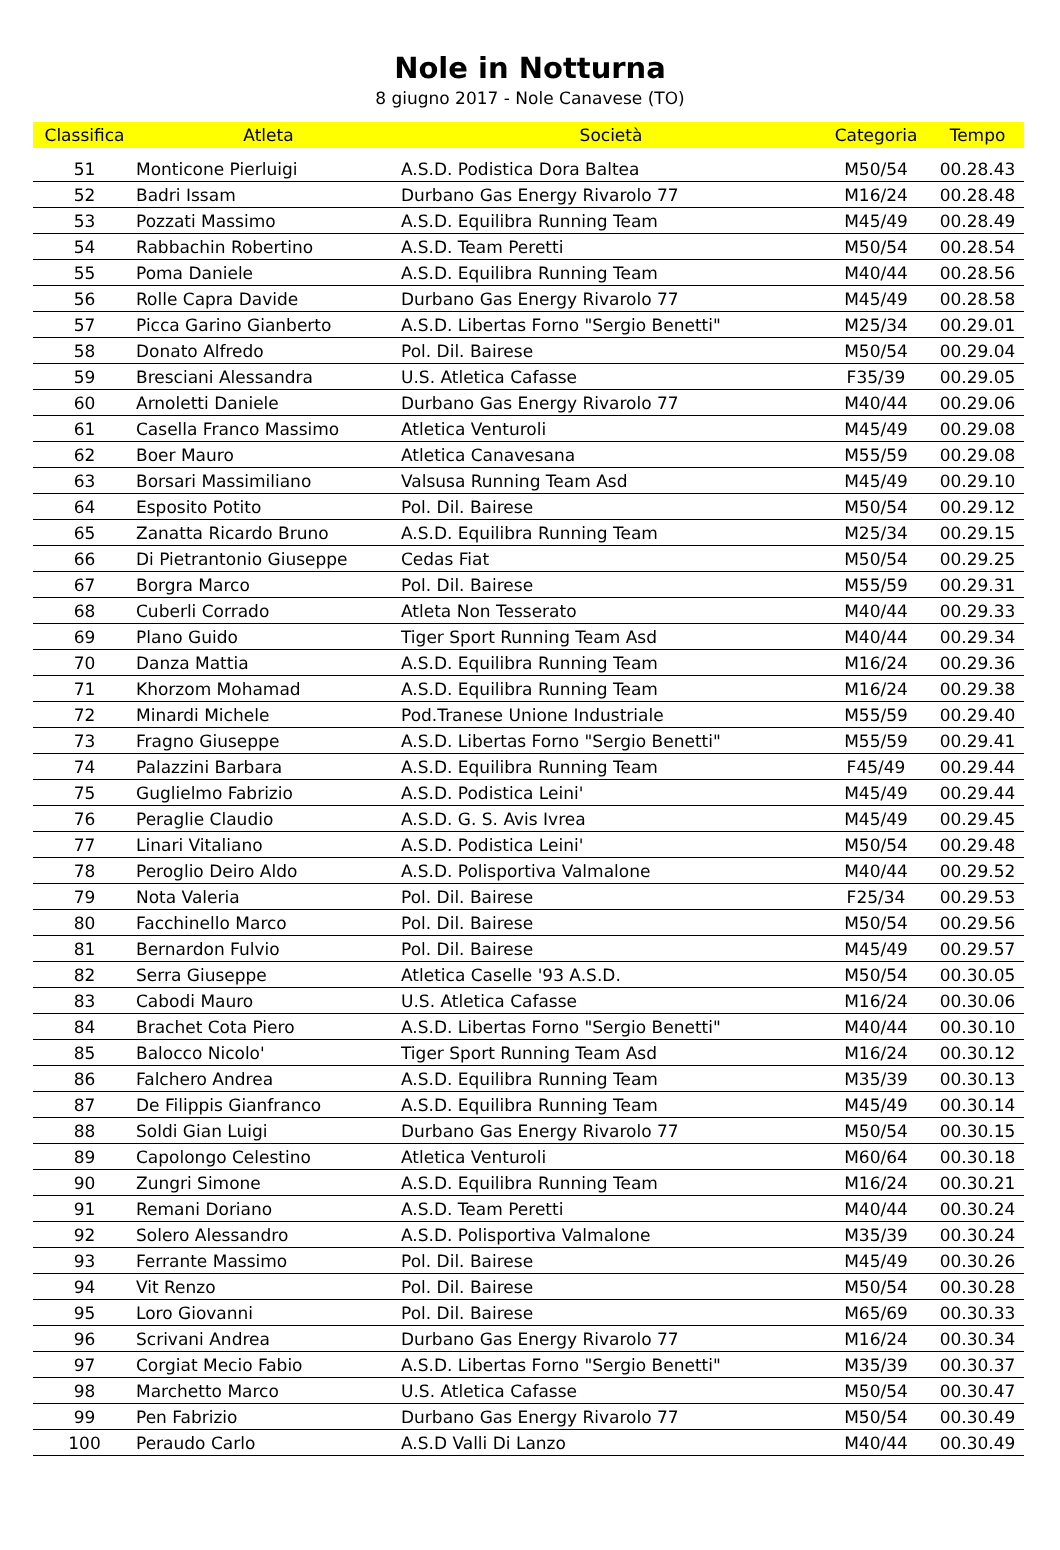Nole in Notturna
8 giugno 2017 - Nole Canavese (TO)
| Classifica | Atleta | Società | Categoria | Tempo |
| --- | --- | --- | --- | --- |
| 51 | Monticone Pierluigi | A.S.D. Podistica Dora Baltea | M50/54 | 00.28.43 |
| 52 | Badri Issam | Durbano Gas Energy Rivarolo 77 | M16/24 | 00.28.48 |
| 53 | Pozzati Massimo | A.S.D. Equilibra Running Team | M45/49 | 00.28.49 |
| 54 | Rabbachin Robertino | A.S.D. Team Peretti | M50/54 | 00.28.54 |
| 55 | Poma Daniele | A.S.D. Equilibra Running Team | M40/44 | 00.28.56 |
| 56 | Rolle Capra Davide | Durbano Gas Energy Rivarolo 77 | M45/49 | 00.28.58 |
| 57 | Picca Garino Gianberto | A.S.D. Libertas Forno "Sergio Benetti" | M25/34 | 00.29.01 |
| 58 | Donato Alfredo | Pol. Dil. Bairese | M50/54 | 00.29.04 |
| 59 | Bresciani Alessandra | U.S. Atletica Cafasse | F35/39 | 00.29.05 |
| 60 | Arnoletti Daniele | Durbano Gas Energy Rivarolo 77 | M40/44 | 00.29.06 |
| 61 | Casella Franco Massimo | Atletica Venturoli | M45/49 | 00.29.08 |
| 62 | Boer Mauro | Atletica Canavesana | M55/59 | 00.29.08 |
| 63 | Borsari Massimiliano | Valsusa Running Team Asd | M45/49 | 00.29.10 |
| 64 | Esposito Potito | Pol. Dil. Bairese | M50/54 | 00.29.12 |
| 65 | Zanatta Ricardo Bruno | A.S.D. Equilibra Running Team | M25/34 | 00.29.15 |
| 66 | Di Pietrantonio Giuseppe | Cedas Fiat | M50/54 | 00.29.25 |
| 67 | Borgra Marco | Pol. Dil. Bairese | M55/59 | 00.29.31 |
| 68 | Cuberli Corrado | Atleta Non Tesserato | M40/44 | 00.29.33 |
| 69 | Plano Guido | Tiger Sport Running Team Asd | M40/44 | 00.29.34 |
| 70 | Danza Mattia | A.S.D. Equilibra Running Team | M16/24 | 00.29.36 |
| 71 | Khorzom Mohamad | A.S.D. Equilibra Running Team | M16/24 | 00.29.38 |
| 72 | Minardi Michele | Pod.Tranese Unione Industriale | M55/59 | 00.29.40 |
| 73 | Fragno Giuseppe | A.S.D. Libertas Forno "Sergio Benetti" | M55/59 | 00.29.41 |
| 74 | Palazzini Barbara | A.S.D. Equilibra Running Team | F45/49 | 00.29.44 |
| 75 | Guglielmo Fabrizio | A.S.D. Podistica Leini' | M45/49 | 00.29.44 |
| 76 | Peraglie Claudio | A.S.D. G. S. Avis Ivrea | M45/49 | 00.29.45 |
| 77 | Linari Vitaliano | A.S.D. Podistica Leini' | M50/54 | 00.29.48 |
| 78 | Peroglio Deiro Aldo | A.S.D. Polisportiva Valmalone | M40/44 | 00.29.52 |
| 79 | Nota Valeria | Pol. Dil. Bairese | F25/34 | 00.29.53 |
| 80 | Facchinello Marco | Pol. Dil. Bairese | M50/54 | 00.29.56 |
| 81 | Bernardon Fulvio | Pol. Dil. Bairese | M45/49 | 00.29.57 |
| 82 | Serra Giuseppe | Atletica Caselle '93 A.S.D. | M50/54 | 00.30.05 |
| 83 | Cabodi Mauro | U.S. Atletica Cafasse | M16/24 | 00.30.06 |
| 84 | Brachet Cota Piero | A.S.D. Libertas Forno "Sergio Benetti" | M40/44 | 00.30.10 |
| 85 | Balocco Nicolo' | Tiger Sport Running Team Asd | M16/24 | 00.30.12 |
| 86 | Falchero Andrea | A.S.D. Equilibra Running Team | M35/39 | 00.30.13 |
| 87 | De Filippis Gianfranco | A.S.D. Equilibra Running Team | M45/49 | 00.30.14 |
| 88 | Soldi Gian Luigi | Durbano Gas Energy Rivarolo 77 | M50/54 | 00.30.15 |
| 89 | Capolongo Celestino | Atletica Venturoli | M60/64 | 00.30.18 |
| 90 | Zungri Simone | A.S.D. Equilibra Running Team | M16/24 | 00.30.21 |
| 91 | Remani Doriano | A.S.D. Team Peretti | M40/44 | 00.30.24 |
| 92 | Solero Alessandro | A.S.D. Polisportiva Valmalone | M35/39 | 00.30.24 |
| 93 | Ferrante Massimo | Pol. Dil. Bairese | M45/49 | 00.30.26 |
| 94 | Vit Renzo | Pol. Dil. Bairese | M50/54 | 00.30.28 |
| 95 | Loro Giovanni | Pol. Dil. Bairese | M65/69 | 00.30.33 |
| 96 | Scrivani Andrea | Durbano Gas Energy Rivarolo 77 | M16/24 | 00.30.34 |
| 97 | Corgiat Mecio Fabio | A.S.D. Libertas Forno "Sergio Benetti" | M35/39 | 00.30.37 |
| 98 | Marchetto Marco | U.S. Atletica Cafasse | M50/54 | 00.30.47 |
| 99 | Pen Fabrizio | Durbano Gas Energy Rivarolo 77 | M50/54 | 00.30.49 |
| 100 | Peraudo Carlo | A.S.D Valli Di Lanzo | M40/44 | 00.30.49 |